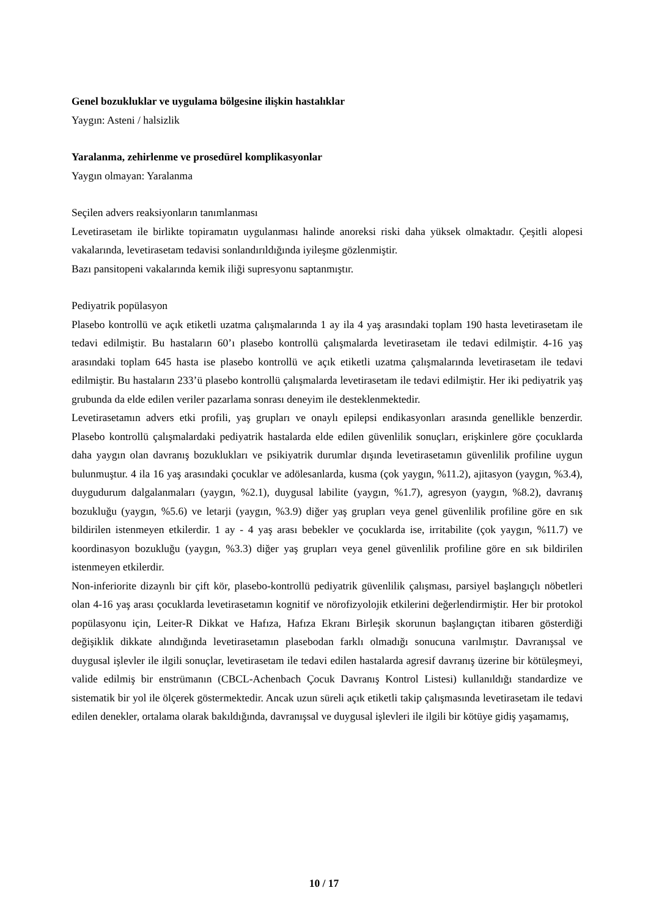Genel bozukluklar ve uygulama bölgesine ilişkin hastalıklar
Yaygın: Asteni / halsizlik
Yaralanma, zehirlenme ve prosedürel komplikasyonlar
Yaygın olmayan: Yaralanma
Seçilen advers reaksiyonların tanımlanması
Levetirasetam ile birlikte topiramatın uygulanması halinde anoreksi riski daha yüksek olmaktadır. Çeşitli alopesi vakalarında, levetirasetam tedavisi sonlandırıldığında iyileşme gözlenmiştir.
Bazı pansitopeni vakalarında kemik iliği supresyonu saptanmıştır.
Pediyatrik popülasyon
Plasebo kontrollü ve açık etiketli uzatma çalışmalarında 1 ay ila 4 yaş arasındaki toplam 190 hasta levetirasetam ile tedavi edilmiştir. Bu hastaların 60’ı plasebo kontrollü çalışmalarda levetirasetam ile tedavi edilmiştir. 4-16 yaş arasındaki toplam 645 hasta ise plasebo kontrollü ve açık etiketli uzatma çalışmalarında levetirasetam ile tedavi edilmiştir. Bu hastaların 233’ü plasebo kontrollü çalışmalarda levetirasetam ile tedavi edilmiştir. Her iki pediyatrik yaş grubunda da elde edilen veriler pazarlama sonrası deneyim ile desteklenmektedir.
Levetirasetamın advers etki profili, yaş grupları ve onaylı epilepsi endikasyonları arasında genellikle benzerdir. Plasebo kontrollü çalışmalardaki pediyatrik hastalarda elde edilen güvenlilik sonuçları, erişkinlere göre çocuklarda daha yaygın olan davranış bozuklukları ve psikiyatrik durumlar dışında levetirasetamın güvenlilik profiline uygun bulunmuştur. 4 ila 16 yaş arasındaki çocuklar ve adölesanlarda, kusma (çok yaygın, %11.2), ajitasyon (yaygın, %3.4), duygudurum dalgalanmaları (yaygın, %2.1), duygusal labilite (yaygın, %1.7), agresyon (yaygın, %8.2), davranış bozukluğu (yaygın, %5.6) ve letarji (yaygın, %3.9) diğer yaş grupları veya genel güvenlilik profiline göre en sık bildirilen istenmeyen etkilerdir. 1 ay - 4 yaş arası bebekler ve çocuklarda ise, irritabilite (çok yaygın, %11.7) ve koordinasyon bozukluğu (yaygın, %3.3) diğer yaş grupları veya genel güvenlilik profiline göre en sık bildirilen istenmeyen etkilerdir.
Non-inferiorite dizaynlı bir çift kör, plasebo-kontrollü pediyatrik güvenlilik çalışması, parsiyel başlangıçlı nöbetleri olan 4-16 yaş arası çocuklarda levetirasetamın kognitif ve nörofizyolojik etkilerini değerlendirmiştir. Her bir protokol popülasyonu için, Leiter-R Dikkat ve Hafıza, Hafıza Ekranı Birleşik skorunun başlangıçtan itibaren gösterdiği değişiklik dikkate alındığında levetirasetamın plasebodan farklı olmadığı sonucuna varılmıştır. Davranışsal ve duygusal işlevler ile ilgili sonuçlar, levetirasetam ile tedavi edilen hastalarda agresif davranış üzerine bir kötüleşmeyi, valide edilmiş bir enstrümanın (CBCL-Achenbach Çocuk Davranış Kontrol Listesi) kullanıldığı standardize ve sistematik bir yol ile ölçerek göstermektedir. Ancak uzun süreli açık etiketli takip çalışmasında levetirasetam ile tedavi edilen denekler, ortalama olarak bakıldığında, davranışsal ve duygusal işlevleri ile ilgili bir kötüye gidiş yaşamamış,
10 / 17